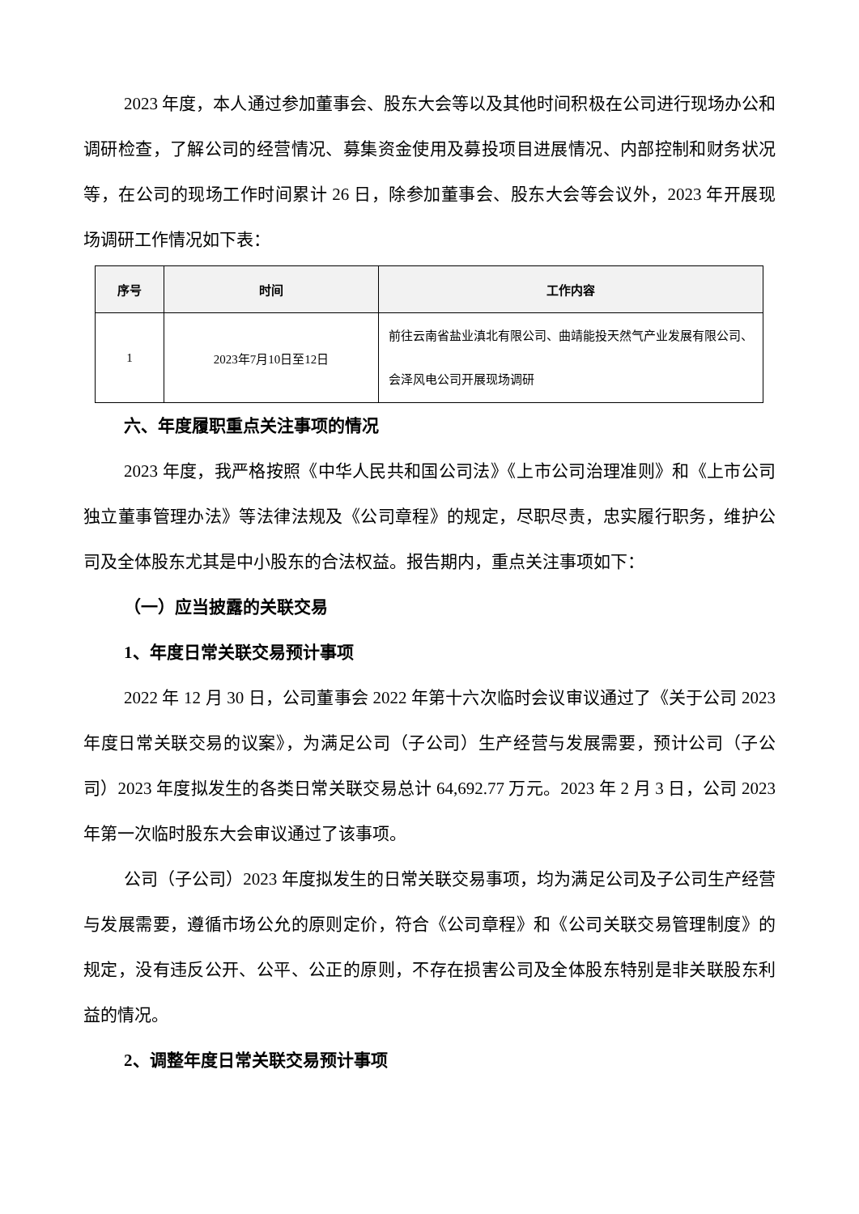2023 年度，本人通过参加董事会、股东大会等以及其他时间积极在公司进行现场办公和调研检查，了解公司的经营情况、募集资金使用及募投项目进展情况、内部控制和财务状况等，在公司的现场工作时间累计 26 日，除参加董事会、股东大会等会议外，2023 年开展现场调研工作情况如下表：
| 序号 | 时间 | 工作内容 |
| --- | --- | --- |
| 1 | 2023年7月10日至12日 | 前往云南省盐业滇北有限公司、曲靖能投天然气产业发展有限公司、会泽风电公司开展现场调研 |
六、年度履职重点关注事项的情况
2023 年度，我严格按照《中华人民共和国公司法》《上市公司治理准则》和《上市公司独立董事管理办法》等法律法规及《公司章程》的规定，尽职尽责，忠实履行职务，维护公司及全体股东尤其是中小股东的合法权益。报告期内，重点关注事项如下：
（一）应当披露的关联交易
1、年度日常关联交易预计事项
2022 年 12 月 30 日，公司董事会 2022 年第十六次临时会议审议通过了《关于公司 2023 年度日常关联交易的议案》，为满足公司（子公司）生产经营与发展需要，预计公司（子公司）2023 年度拟发生的各类日常关联交易总计 64,692.77 万元。2023 年 2 月 3 日，公司 2023 年第一次临时股东大会审议通过了该事项。
公司（子公司）2023 年度拟发生的日常关联交易事项，均为满足公司及子公司生产经营与发展需要，遵循市场公允的原则定价，符合《公司章程》和《公司关联交易管理制度》的规定，没有违反公开、公平、公正的原则，不存在损害公司及全体股东特别是非关联股东利益的情况。
2、调整年度日常关联交易预计事项